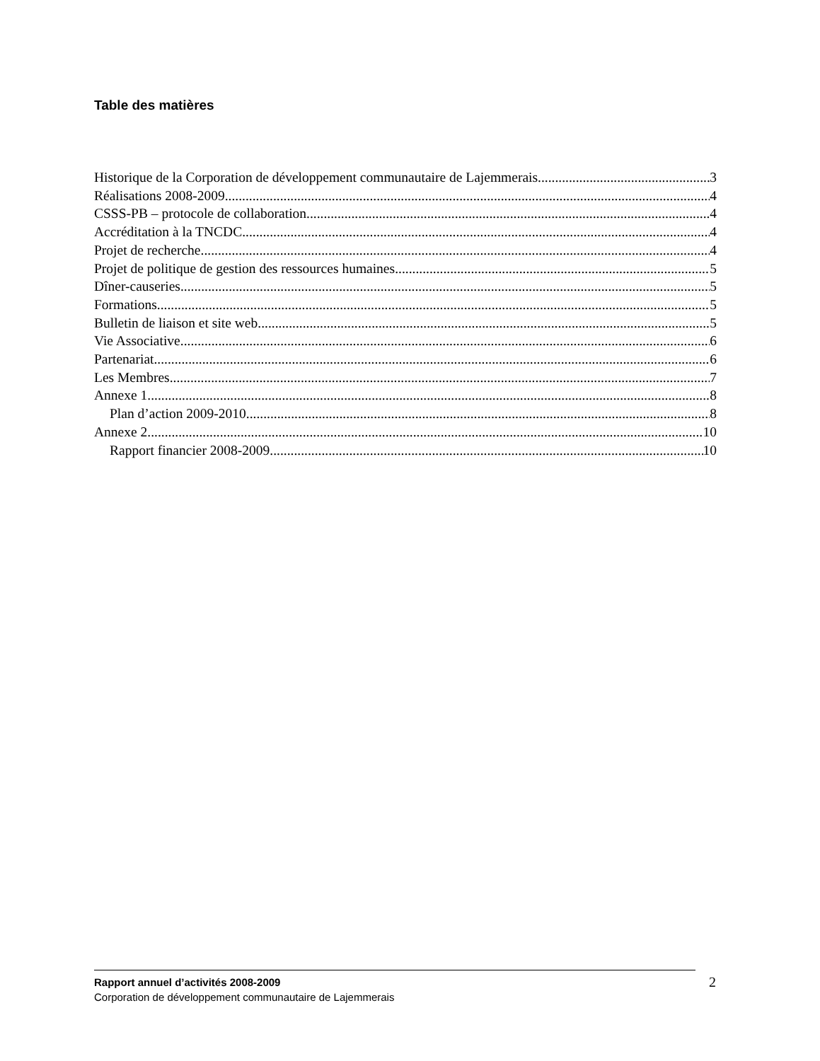Table des matières
Historique de la Corporation de développement communautaire de Lajemmerais 3
Réalisations 2008-2009 4
CSSS-PB – protocole de collaboration 4
Accréditation à la TNCDC 4
Projet de recherche 4
Projet de politique de gestion des ressources humaines 5
Dîner-causeries 5
Formations 5
Bulletin de liaison et site web 5
Vie Associative 6
Partenariat 6
Les Membres 7
Annexe 1 8
Plan d’action 2009-2010 8
Annexe 2 10
Rapport financier 2008-2009 10
Rapport annuel d’activités 2008-2009
Corporation de développement communautaire de Lajemmerais
2